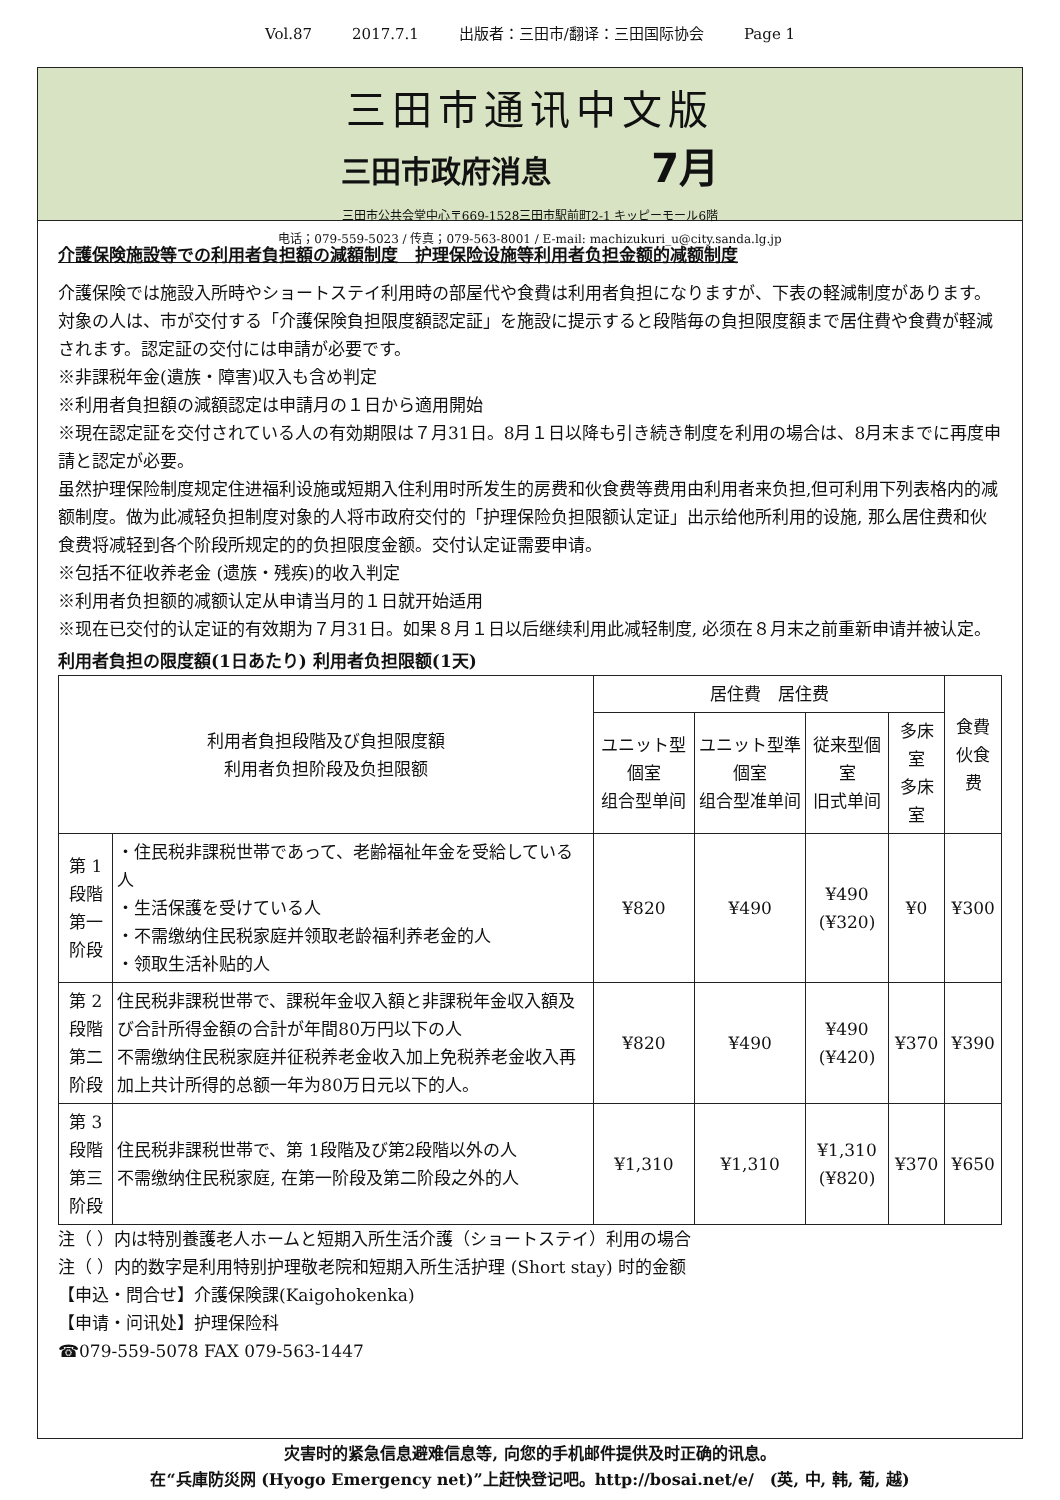Vol.87 2017.7.1 出版者：三田市/翻译：三田国际协会 Page 1
三田市通讯中文版
三田市政府消息 7月
三田市公共会堂中心〒669-1528三田市駅前町2-1 キッピーモール6階
电话；079-559-5023 / 传真；079-563-8001 / E-mail: machizukuri_u@city.sanda.lg.jp
介護保険施設等での利用者負担額の減額制度　护理保险设施等利用者负担金额的减额制度
介護保険では施設入所時やショートステイ利用時の部屋代や食費は利用者負担になりますが、下表の軽減制度があります。対象の人は、市が交付する「介護保険負担限度額認定証」を施設に提示すると段階毎の負担限度額まで居住費や食費が軽減されます。認定証の交付には申請が必要です。
※非課税年金(遺族・障害)収入も含め判定
※利用者負担額の減額認定は申請月の１日から適用開始
※現在認定証を交付されている人の有効期限は７月31日。8月１日以降も引き続き制度を利用の場合は、8月末までに再度申請と認定が必要。
虽然护理保险制度规定住进福利设施或短期入住利用时所发生的房费和伙食费等费用由利用者来负担,但可利用下列表格内的减额制度。做为此减轻负担制度对象的人将市政府交付的「护理保险负担限额认定证」出示给他所利用的设施, 那么居住费和伙食费将减轻到各个阶段所规定的的负担限度金额。交付认定证需要申请。
※包括不征收养老金 (遗族・残疾)的收入判定
※利用者负担额的减额认定从申请当月的１日就开始适用
※现在已交付的认定证的有效期为７月31日。如果８月１日以后继续利用此减轻制度, 必须在８月末之前重新申请并被认定。
利用者負担の限度額(1日あたり) 利用者负担限额(1天)
| 利用者負担段階及び負担限度額 利用者负担阶段及负担限额 | | 居住費 居住费 | | | | 食費 伙食费 |
| --- | --- | --- | --- | --- | --- | --- |
| | | ユニット型個室 组合型单间 | ユニット型準個室 组合型准单间 | 従来型個室 旧式单间 | 多床室 多床室 | |
| 第 1段階 第一阶段 | ・住民税非課税世帯であって、老齢福祉年金を受給している人 ・生活保護を受けている人 ・不需缴纳住民税家庭并领取老龄福利养老金的人 ・领取生活补贴的人 | ¥820 | ¥490 | ¥490 (¥320) | ¥0 | ¥300 |
| 第 2段階 第二阶段 | 住民税非課税世帯で、課税年金収入額と非課税年金収入額及び合計所得金額の合計が年間80万円以下の人 不需缴纳住民税家庭并征税养老金收入加上免税养老金收入再加上共计所得的总额一年为80万日元以下的人。 | ¥820 | ¥490 | ¥490 (¥420) | ¥370 | ¥390 |
| 第 3段階 第三阶段 | 住民税非課税世帯で、第 1段階及び第2段階以外の人 不需缴纳住民税家庭, 在第一阶段及第二阶段之外的人 | ¥1,310 | ¥1,310 | ¥1,310 (¥820) | ¥370 | ¥650 |
注（ ）内は特別養護老人ホームと短期入所生活介護（ショートステイ）利用の場合
注（ ）内的数字是利用特别护理敬老院和短期入所生活护理 (Short stay) 时的金额
【申込・問合せ】介護保険課(Kaigohokenka)
【申请・问讯处】护理保险科
☎079-559-5078 FAX 079-563-1447
灾害时的紧急信息避难信息等, 向您的手机邮件提供及时正确的讯息。
在“兵庫防災网 (Hyogo Emergency net)”上赶快登记吧。http://bosai.net/e/　(英, 中, 韩, 葡, 越)